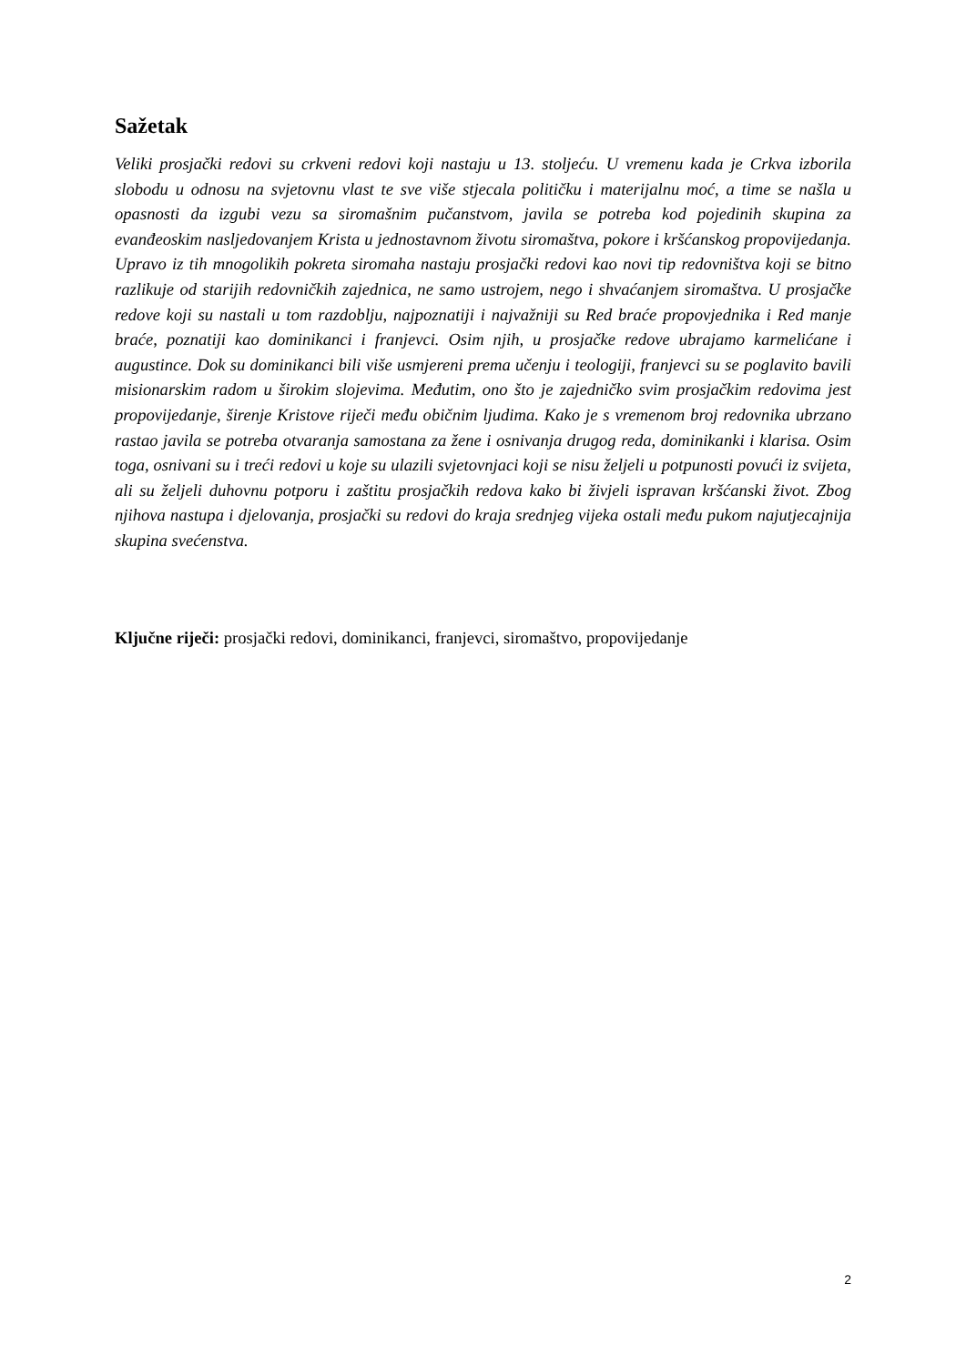Sažetak
Veliki prosjački redovi su crkveni redovi koji nastaju u 13. stoljeću. U vremenu kada je Crkva izborila slobodu u odnosu na svjetovnu vlast te sve više stjecala političku i materijalnu moć, a time se našla u opasnosti da izgubi vezu sa siromašnim pučanstvom, javila se potreba kod pojedinih skupina za evanđeoskim nasljedovanjem Krista u jednostavnom životu siromaštva, pokore i kršćanskog propovijedanja. Upravo iz tih mnogolikih pokreta siromaha nastaju prosjački redovi kao novi tip redovništva koji se bitno razlikuje od starijih redovničkih zajednica, ne samo ustrojem, nego i shvaćanjem siromaštva. U prosjačke redove koji su nastali u tom razdoblju, najpoznatiji i najvažniji su Red braće propovjednika i Red manje braće, poznatiji kao dominikanci i franjevci. Osim njih, u prosjačke redove ubrajamo karmelićane i augustince. Dok su dominikanci bili više usmjereni prema učenju i teologiji, franjevci su se poglavito bavili misionarskim radom u širokim slojevima. Međutim, ono što je zajedničko svim prosjačkim redovima jest propovijedanje, širenje Kristove riječi među običnim ljudima. Kako je s vremenom broj redovnika ubrzano rastao javila se potreba otvaranja samostana za žene i osnivanja drugog reda, dominikanki i klarisa. Osim toga, osnivani su i treći redovi u koje su ulazili svjetovnjaci koji se nisu željeli u potpunosti povući iz svijeta, ali su željeli duhovnu potporu i zaštitu prosjačkih redova kako bi živjeli ispravan kršćanski život. Zbog njihova nastupa i djelovanja, prosjački su redovi do kraja srednjeg vijeka ostali među pukom najutjecajnija skupina svećenstva.
Ključne riječi: prosjački redovi, dominikanci, franjevci, siromaštvo, propovijedanje
2